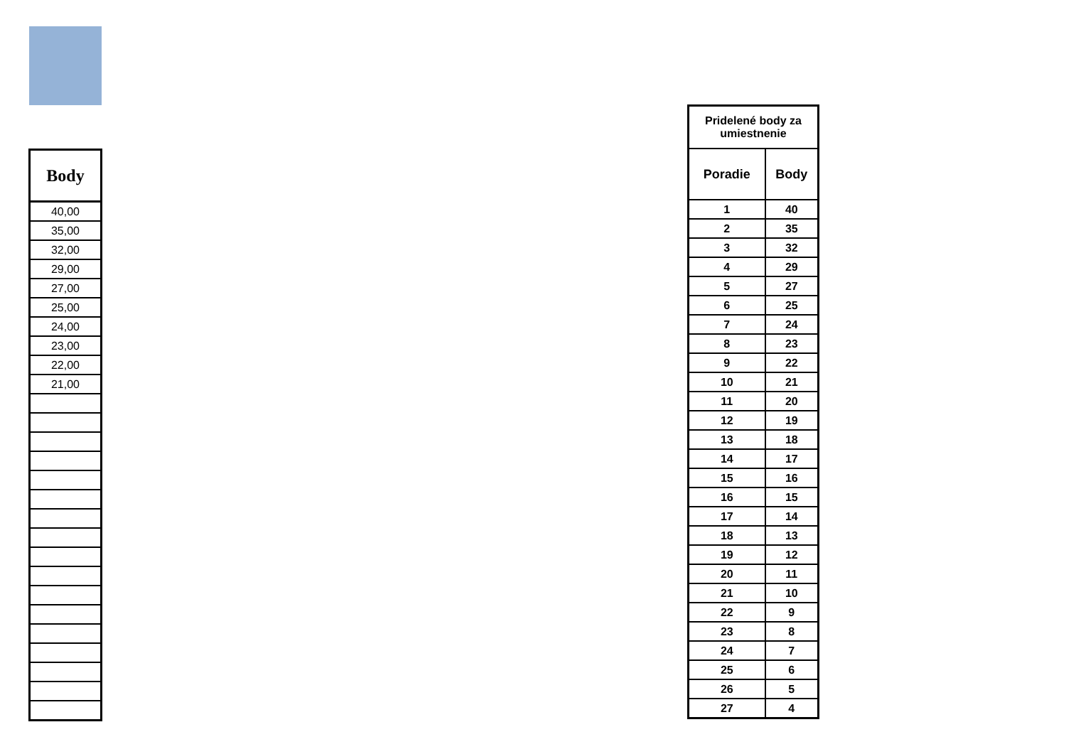| Body |
| --- |
| 40,00 |
| 35,00 |
| 32,00 |
| 29,00 |
| 27,00 |
| 25,00 |
| 24,00 |
| 23,00 |
| 22,00 |
| 21,00 |
| Pridelené body za umiestnenie | |
| Poradie | Body |
| 1 | 40 |
| 2 | 35 |
| 3 | 32 |
| 4 | 29 |
| 5 | 27 |
| 6 | 25 |
| 7 | 24 |
| 8 | 23 |
| 9 | 22 |
| 10 | 21 |
| 11 | 20 |
| 12 | 19 |
| 13 | 18 |
| 14 | 17 |
| 15 | 16 |
| 16 | 15 |
| 17 | 14 |
| 18 | 13 |
| 19 | 12 |
| 20 | 11 |
| 21 | 10 |
| 22 | 9 |
| 23 | 8 |
| 24 | 7 |
| 25 | 6 |
| 26 | 5 |
| 27 | 4 |